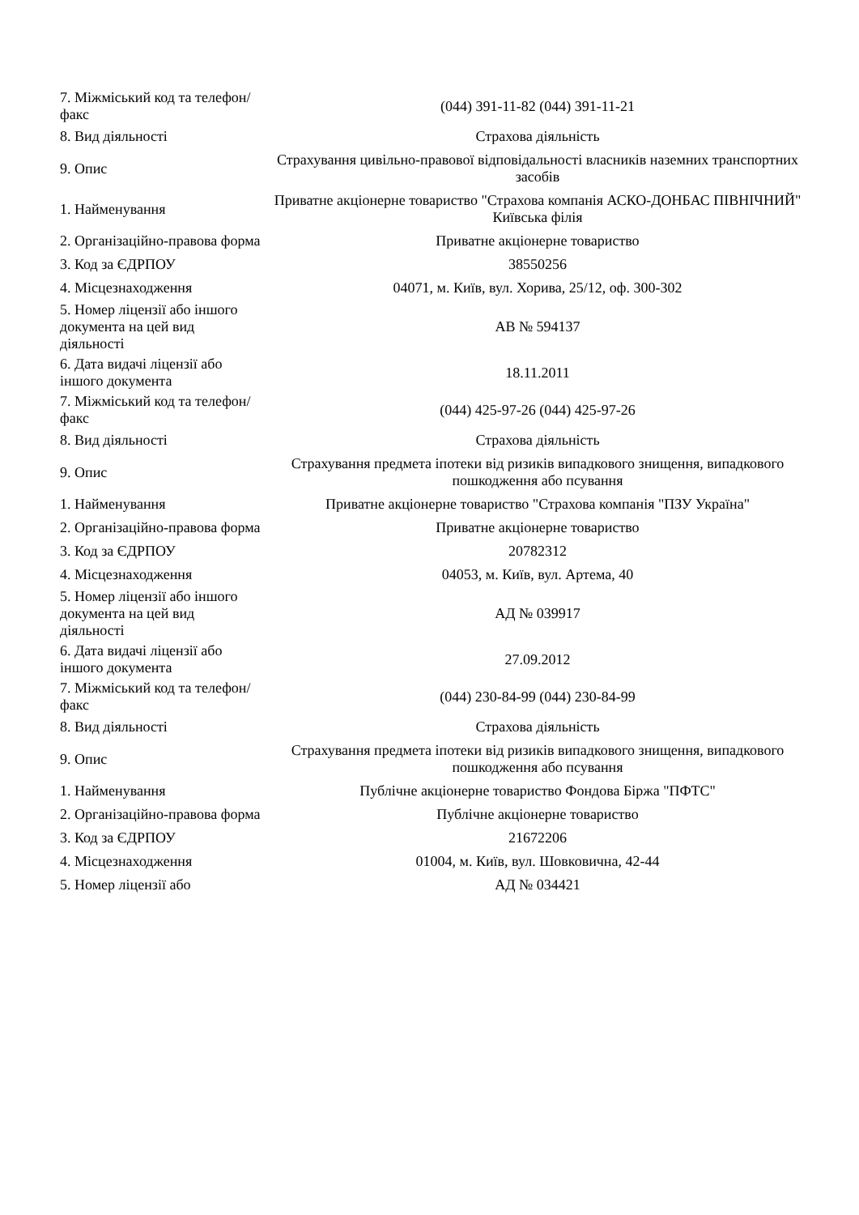| 7. Міжміський код та телефон/факс | (044) 391-11-82 (044) 391-11-21 |
| 8. Вид діяльності | Страхова діяльність |
| 9. Опис | Страхування цивільно-правової відповідальності власників наземних транспортних засобів |
| 1. Найменування | Приватне акціонерне товариство "Страхова компанія АСКО-ДОНБАС ПІВНІЧНИЙ" Київська філія |
| 2. Організаційно-правова форма | Приватне акціонерне товариство |
| 3. Код за ЄДРПОУ | 38550256 |
| 4. Місцезнаходження | 04071, м. Київ, вул. Хорива, 25/12, оф. 300-302 |
| 5. Номер ліцензії або іншого документа на цей вид діяльності | АВ № 594137 |
| 6. Дата видачі ліцензії або іншого документа | 18.11.2011 |
| 7. Міжміський код та телефон/факс | (044) 425-97-26 (044) 425-97-26 |
| 8. Вид діяльності | Страхова діяльність |
| 9. Опис | Страхування предмета іпотеки від ризиків випадкового знищення, випадкового пошкодження або псування |
| 1. Найменування | Приватне акціонерне товариство "Страхова компанія "ПЗУ Україна" |
| 2. Організаційно-правова форма | Приватне акціонерне товариство |
| 3. Код за ЄДРПОУ | 20782312 |
| 4. Місцезнаходження | 04053, м. Київ, вул. Артема, 40 |
| 5. Номер ліцензії або іншого документа на цей вид діяльності | АД № 039917 |
| 6. Дата видачі ліцензії або іншого документа | 27.09.2012 |
| 7. Міжміський код та телефон/факс | (044) 230-84-99 (044) 230-84-99 |
| 8. Вид діяльності | Страхова діяльність |
| 9. Опис | Страхування предмета іпотеки від ризиків випадкового знищення, випадкового пошкодження або псування |
| 1. Найменування | Публічне акціонерне товариство Фондова Біржа "ПФТС" |
| 2. Організаційно-правова форма | Публічне акціонерне товариство |
| 3. Код за ЄДРПОУ | 21672206 |
| 4. Місцезнаходження | 01004, м. Київ, вул. Шовковична, 42-44 |
| 5. Номер ліцензії або | АД № 034421 |